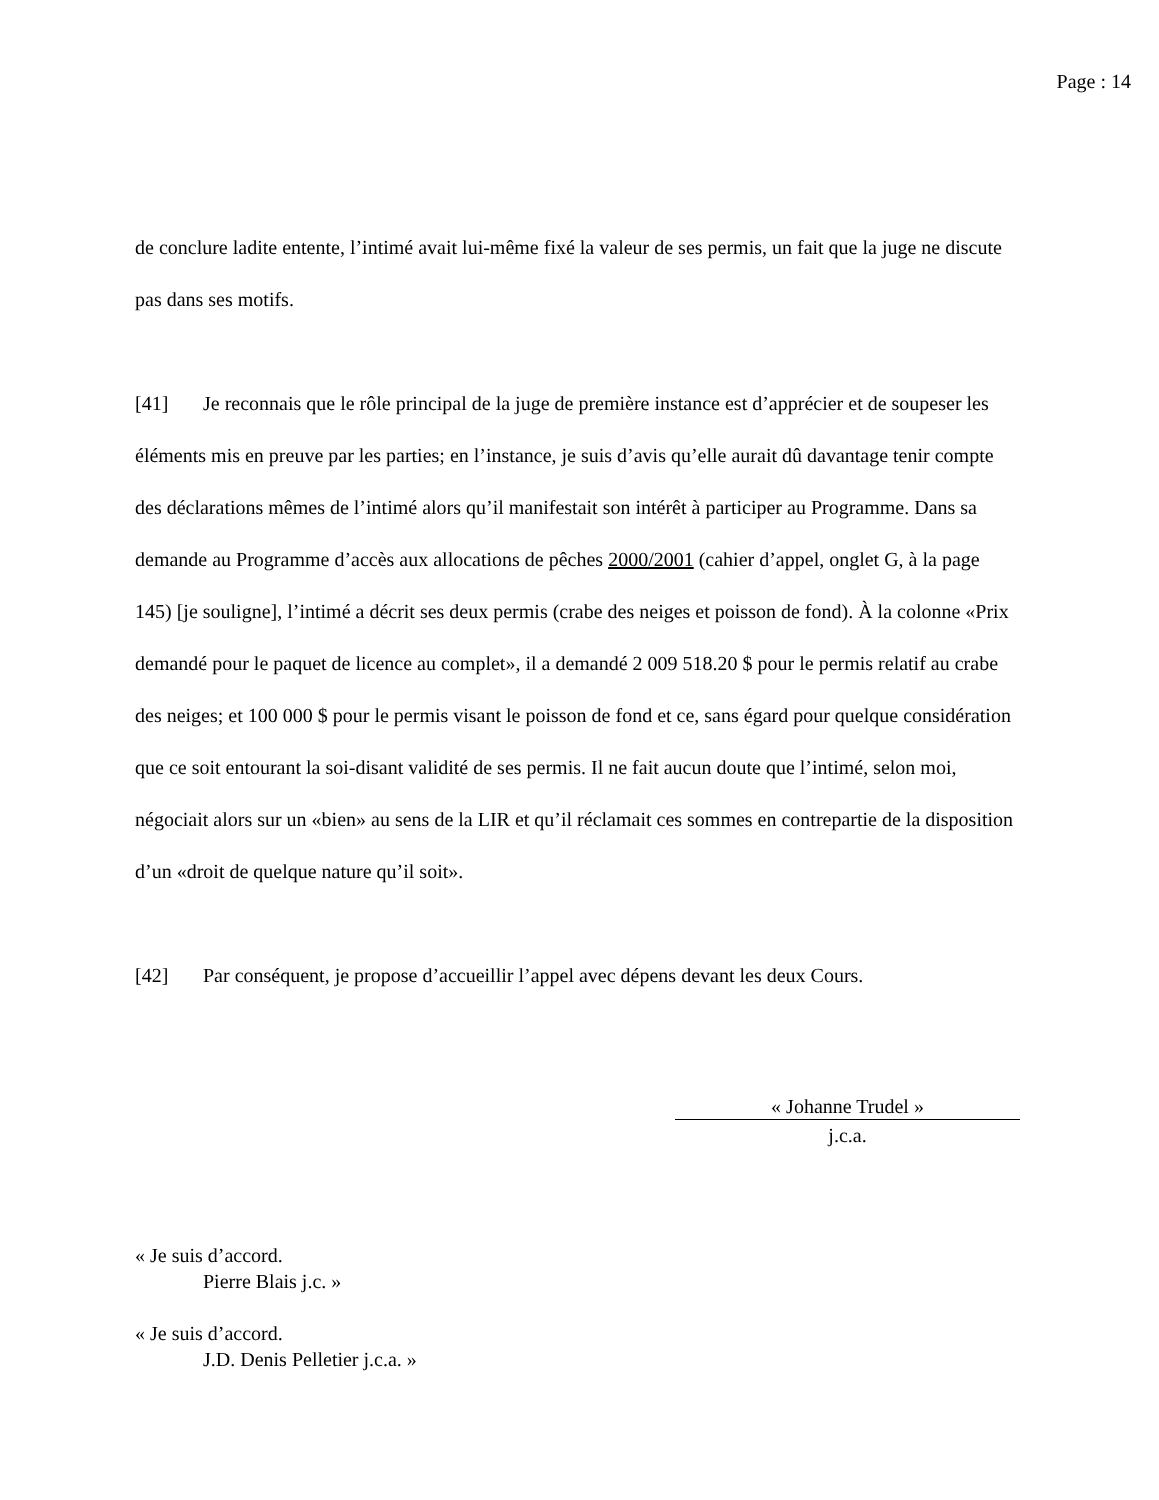Page : 14
de conclure ladite entente, l’intimé avait lui-même fixé la valeur de ses permis, un fait que la juge ne discute pas dans ses motifs.
[41] Je reconnais que le rôle principal de la juge de première instance est d’apprécier et de soupeser les éléments mis en preuve par les parties; en l’instance, je suis d’avis qu’elle aurait dû davantage tenir compte des déclarations mêmes de l’intimé alors qu’il manifestait son intérêt à participer au Programme. Dans sa demande au Programme d’accès aux allocations de pêches 2000/2001 (cahier d’appel, onglet G, à la page 145) [je souligne], l’intimé a décrit ses deux permis (crabe des neiges et poisson de fond). À la colonne «Prix demandé pour le paquet de licence au complet», il a demandé 2 009 518.20 $ pour le permis relatif au crabe des neiges; et 100 000 $ pour le permis visant le poisson de fond et ce, sans égard pour quelque considération que ce soit entourant la soi-disant validité de ses permis. Il ne fait aucun doute que l’intimé, selon moi, négociait alors sur un «bien» au sens de la LIR et qu’il réclamait ces sommes en contrepartie de la disposition d’un «droit de quelque nature qu’il soit».
[42] Par conséquent, je propose d’accueillir l’appel avec dépens devant les deux Cours.
« Johanne Trudel »
j.c.a.
« Je suis d’accord.
Pierre Blais j.c. »
« Je suis d’accord.
J.D. Denis Pelletier j.c.a. »